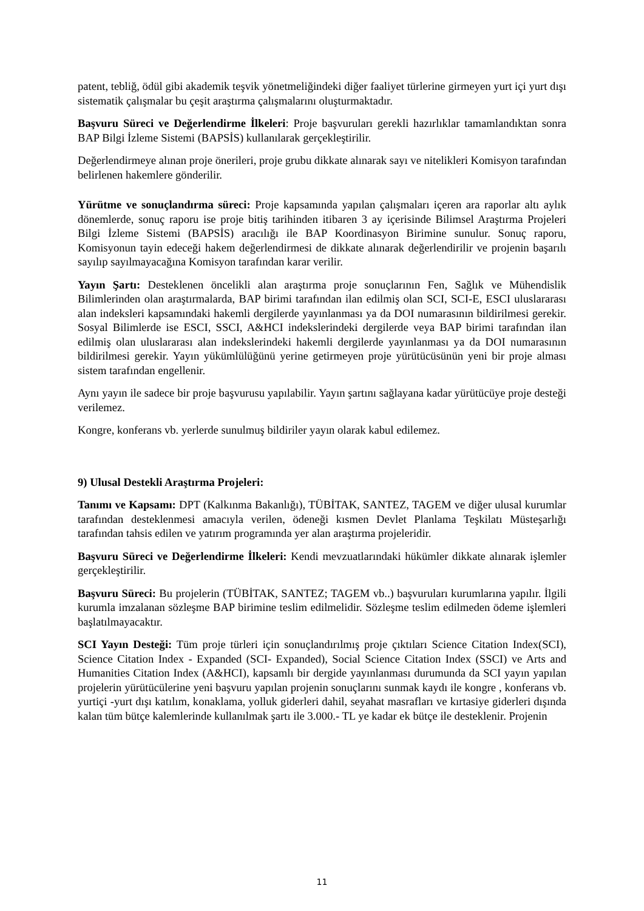patent, tebliğ, ödül gibi akademik teşvik yönetmeliğindeki diğer faaliyet türlerine girmeyen yurt içi yurt dışı sistematik çalışmalar bu çeşit araştırma çalışmalarını oluşturmaktadır.
Başvuru Süreci ve Değerlendirme İlkeleri: Proje başvuruları gerekli hazırlıklar tamamlandıktan sonra BAP Bilgi İzleme Sistemi (BAPSİS) kullanılarak gerçekleştirilir.
Değerlendirmeye alınan proje önerileri, proje grubu dikkate alınarak sayı ve nitelikleri Komisyon tarafından belirlenen hakemlere gönderilir.
Yürütme ve sonuçlandırma süreci: Proje kapsamında yapılan çalışmaları içeren ara raporlar altı aylık dönemlerde, sonuç raporu ise proje bitiş tarihinden itibaren 3 ay içerisinde Bilimsel Araştırma Projeleri Bilgi İzleme Sistemi (BAPSİS) aracılığı ile BAP Koordinasyon Birimine sunulur. Sonuç raporu, Komisyonun tayin edeceği hakem değerlendirmesi de dikkate alınarak değerlendirilir ve projenin başarılı sayılıp sayılmayacağına Komisyon tarafından karar verilir.
Yayın Şartı: Desteklenen öncelikli alan araştırma proje sonuçlarının Fen, Sağlık ve Mühendislik Bilimlerinden olan araştırmalarda, BAP birimi tarafından ilan edilmiş olan SCI, SCI-E, ESCI uluslararası alan indeksleri kapsamındaki hakemli dergilerde yayınlanması ya da DOI numarasının bildirilmesi gerekir. Sosyal Bilimlerde ise ESCI, SSCI, A&HCI indekslerindeki dergilerde veya BAP birimi tarafından ilan edilmiş olan uluslararası alan indekslerindeki hakemli dergilerde yayınlanması ya da DOI numarasının bildirilmesi gerekir. Yayın yükümlülüğünü yerine getirmeyen proje yürütücüsünün yeni bir proje alması sistem tarafından engellenir.
Aynı yayın ile sadece bir proje başvurusu yapılabilir. Yayın şartını sağlayana kadar yürütücüye proje desteği verilemez.
Kongre, konferans vb. yerlerde sunulmuş bildiriler yayın olarak kabul edilemez.
9) Ulusal Destekli Araştırma Projeleri:
Tanımı ve Kapsamı: DPT (Kalkınma Bakanlığı), TÜBİTAK, SANTEZ, TAGEM ve diğer ulusal kurumlar tarafından desteklenmesi amacıyla verilen, ödeneği kısmen Devlet Planlama Teşkilatı Müsteşarlığı tarafından tahsis edilen ve yatırım programında yer alan araştırma projeleridir.
Başvuru Süreci ve Değerlendirme İlkeleri: Kendi mevzuatlarındaki hükümler dikkate alınarak işlemler gerçekleştirilir.
Başvuru Süreci: Bu projelerin (TÜBİTAK, SANTEZ; TAGEM vb..) başvuruları kurumlarına yapılır. İlgili kurumla imzalanan sözleşme BAP birimine teslim edilmelidir. Sözleşme teslim edilmeden ödeme işlemleri başlatılmayacaktır.
SCI Yayın Desteği: Tüm proje türleri için sonuçlandırılmış proje çıktıları Science Citation Index(SCI), Science Citation Index - Expanded (SCI- Expanded), Social Science Citation Index (SSCI) ve Arts and Humanities Citation Index (A&HCI), kapsamlı bir dergide yayınlanması durumunda da SCI yayın yapılan projelerin yürütücülerine yeni başvuru yapılan projenin sonuçlarını sunmak kaydı ile kongre , konferans vb. yurtiçi -yurt dışı katılım, konaklama, yolluk giderleri dahil, seyahat masrafları ve kırtasiye giderleri dışında kalan tüm bütçe kalemlerinde kullanılmak şartı ile 3.000.- TL ye kadar ek bütçe ile desteklenir. Projenin
11